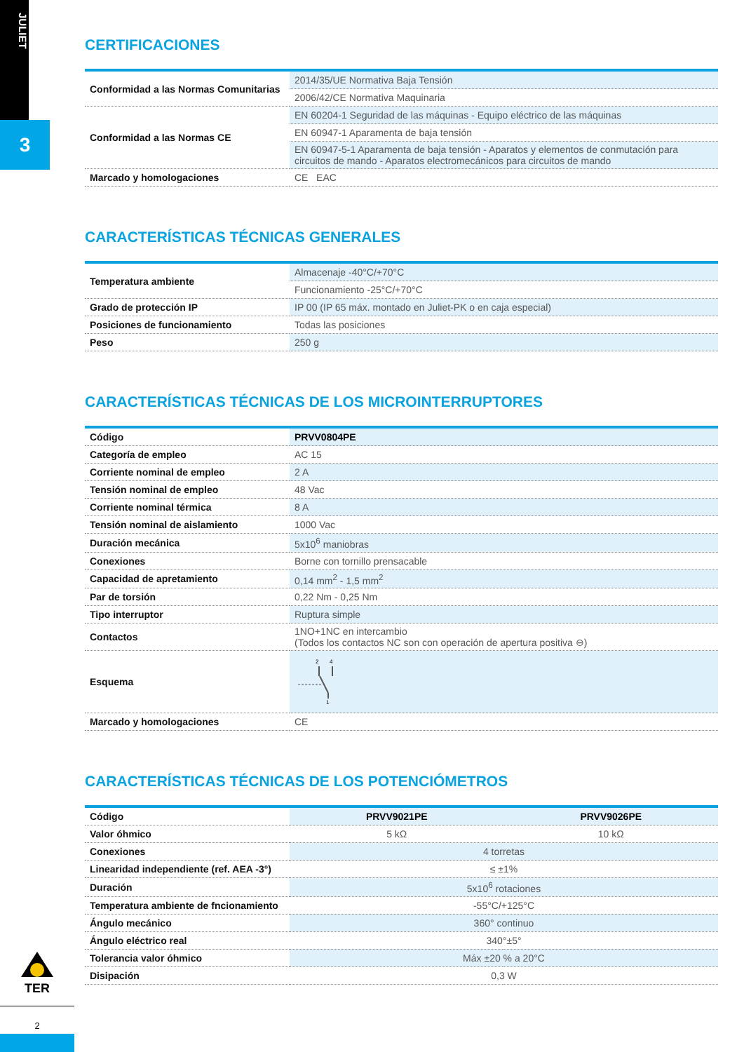JULIET
3
CERTIFICACIONES
| Conformidad a las Normas Comunitarias | 2014/35/UE Normativa Baja Tensión |
| | 2006/42/CE Normativa Maquinaria |
| Conformidad a las Normas CE | EN 60204-1 Seguridad de las máquinas - Equipo eléctrico de las máquinas |
| | EN 60947-1 Aparamenta de baja tensión |
| | EN 60947-5-1 Aparamenta de baja tensión - Aparatos y elementos de conmutación para circuitos de mando - Aparatos electromecánicos para circuitos de mando |
| Marcado y homologaciones | CE EAC |
CARACTERÍSTICAS TÉCNICAS GENERALES
| Temperatura ambiente | Almacenaje -40°C/+70°C |
| | Funcionamiento -25°C/+70°C |
| Grado de protección IP | IP 00 (IP 65 máx. montado en Juliet-PK o en caja especial) |
| Posiciones de funcionamiento | Todas las posiciones |
| Peso | 250 g |
CARACTERÍSTICAS TÉCNICAS DE LOS MICROINTERRUPTORES
| Código | PRVV0804PE |
| Categoría de empleo | AC 15 |
| Corriente nominal de empleo | 2 A |
| Tensión nominal de empleo | 48 Vac |
| Corriente nominal térmica | 8 A |
| Tensión nominal de aislamiento | 1000 Vac |
| Duración mecánica | 5x10<sup>6</sup> maniobras |
| Conexiones | Borne con tornillo prensacable |
| Capacidad de apretamiento | 0,14 mm<sup>2</sup> - 1,5 mm<sup>2</sup> |
| Par de torsión | 0,22 Nm - 0,25 Nm |
| Tipo interruptor | Ruptura simple |
| Contactos | 1NO+1NC en intercambio (Todos los contactos NC son con operación de apertura positiva ⊖) |
| Esquema | 2 4 1 |
| Marcado y homologaciones | CE |
CARACTERÍSTICAS TÉCNICAS DE LOS POTENCIÓMETROS
| Código | PRVV9021PE | PRVV9026PE |
| Valor óhmico | 5 kΩ | 10 kΩ |
| Conexiones | 4 torretas | |
| Linearidad independiente (ref. AEA -3°) | ≤ ±1% | |
| Duración | 5x10<sup>6</sup> rotaciones | |
| Temperatura ambiente de fncionamiento | -55°C/+125°C | |
| Ángulo mecánico | 360° continuo | |
| Ángulo eléctrico real | 340°±5° | |
| Tolerancia valor óhmico | Máx ±20 % a 20°C | |
| Disipación | 0,3 W | |
TER
2